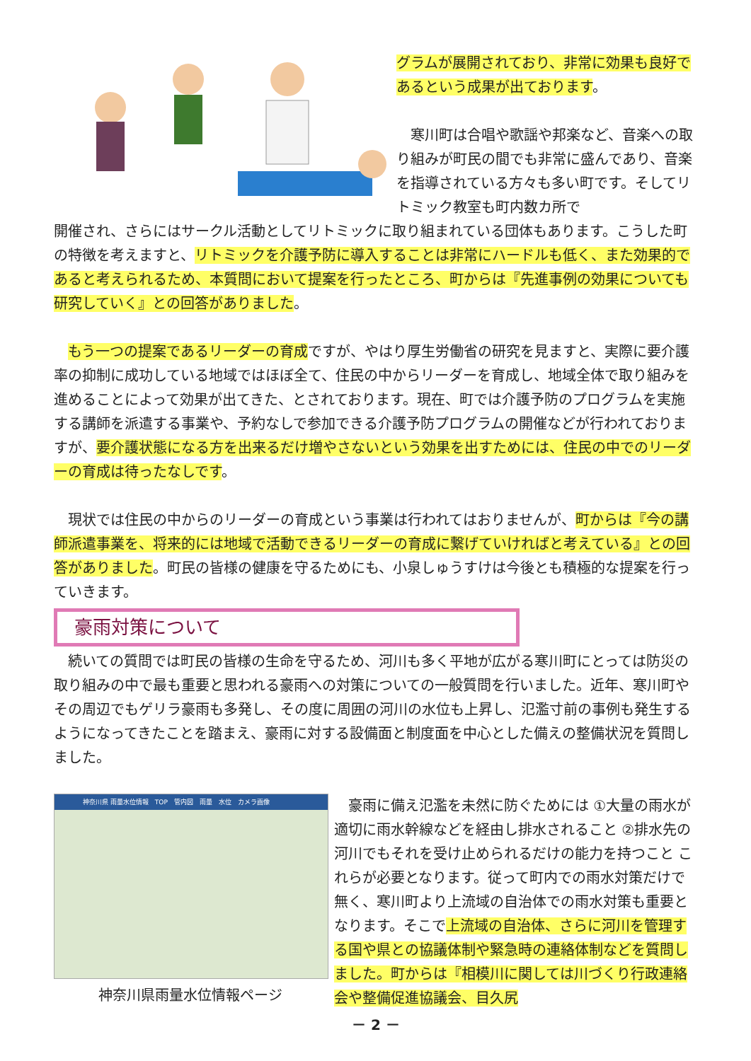グラムが展開されており、非常に効果も良好であるという成果が出ております。
　寒川町は合唱や歌謡や邦楽など、音楽への取り組みが町民の間でも非常に盛んであり、音楽を指導されている方々も多い町です。そしてリトミック教室も町内数カ所で
開催され、さらにはサークル活動としてリトミックに取り組まれている団体もあります。こうした町の特徴を考えますと、リトミックを介護予防に導入することは非常にハードルも低く、また効果的であると考えられるため、本質問において提案を行ったところ、町からは『先進事例の効果についても研究していく』との回答がありました。
　もう一つの提案であるリーダーの育成ですが、やはり厚生労働省の研究を見ますと、実際に要介護率の抑制に成功している地域ではほぼ全て、住民の中からリーダーを育成し、地域全体で取り組みを進めることによって効果が出てきた、とされております。現在、町では介護予防のプログラムを実施する講師を派遣する事業や、予約なしで参加できる介護予防プログラムの開催などが行われておりますが、要介護状態になる方を出来るだけ増やさないという効果を出すためには、住民の中でのリーダーの育成は待ったなしです。
　現状では住民の中からのリーダーの育成という事業は行われてはおりませんが、町からは『今の講師派遣事業を、将来的には地域で活動できるリーダーの育成に繋げていければと考えている』との回答がありました。町民の皆様の健康を守るためにも、小泉しゅうすけは今後とも積極的な提案を行っていきます。
豪雨対策について
　続いての質問では町民の皆様の生命を守るため、河川も多く平地が広がる寒川町にとっては防災の取り組みの中で最も重要と思われる豪雨への対策についての一般質問を行いました。近年、寒川町やその周辺でもゲリラ豪雨も多発し、その度に周囲の河川の水位も上昇し、氾濫寸前の事例も発生するようになってきたことを踏まえ、豪雨に対する設備面と制度面を中心とした備えの整備状況を質問しました。
神奈川県 雨量水位情報　TOP　管内図　雨量　水位　カメラ画像
神奈川県雨量水位情報ページ
　豪雨に備え氾濫を未然に防ぐためには ①大量の雨水が適切に雨水幹線などを経由し排水されること ②排水先の河川でもそれを受け止められるだけの能力を持つこと これらが必要となります。従って町内での雨水対策だけで無く、寒川町より上流域の自治体での雨水対策も重要となります。そこで上流域の自治体、さらに河川を管理する国や県との協議体制や緊急時の連絡体制などを質問しました。町からは『相模川に関しては川づくり行政連絡会や整備促進協議会、目久尻
－ 2 －